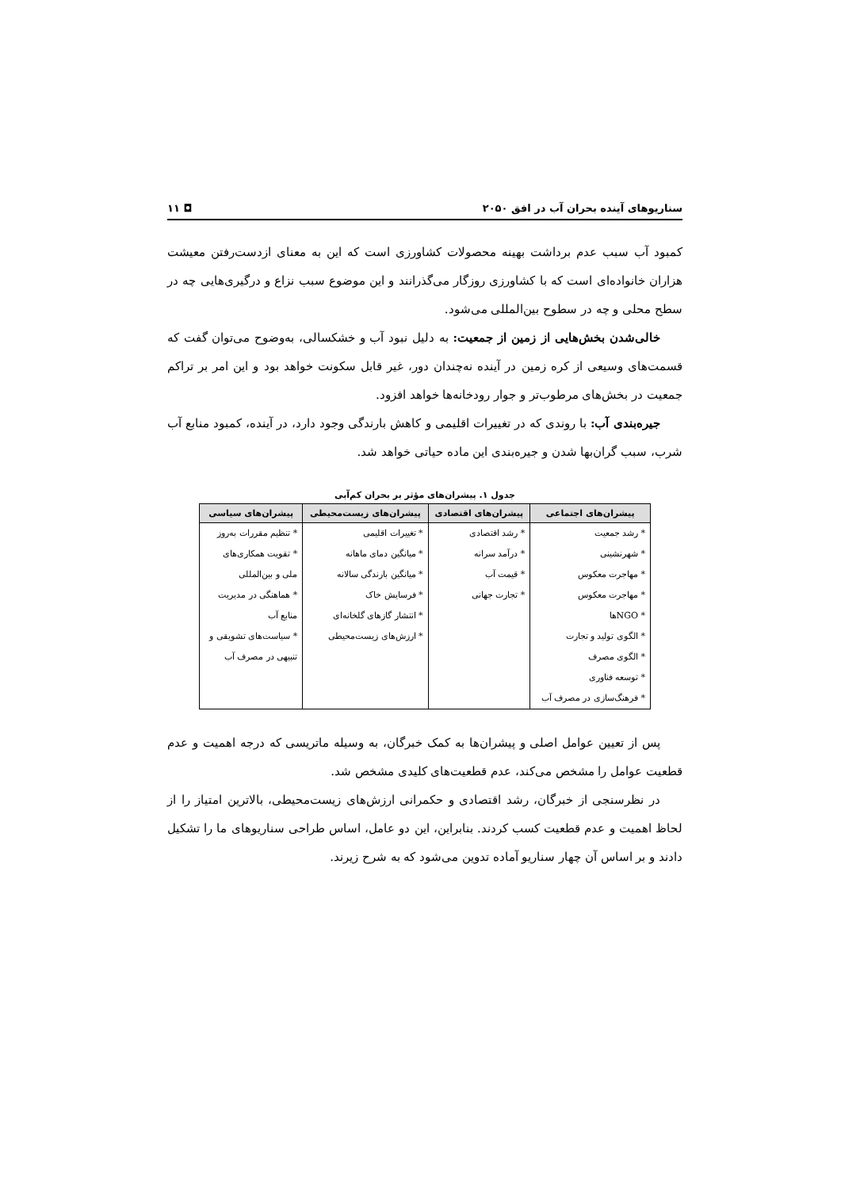سناریوهای آینده بحران آب در افق ۲۰۵۰ ◘ ۱۱
کمبود آب سبب عدم برداشت بهینه محصولات کشاورزی است که این به معنای ازدست‌رفتن معیشت هزاران خانواده‌ای است که با کشاورزی روزگار می‌گذرانند و این موضوع سبب نزاع و درگیری‌هایی چه در سطح محلی و چه در سطوح بین‌المللی می‌شود.
خالی‌شدن بخش‌هایی از زمین از جمعیت: به دلیل نبود آب و خشکسالی، به‌وضوح می‌توان گفت که قسمت‌های وسیعی از کره زمین در آینده نه‌چندان دور، غیر قابل سکونت خواهد بود و این امر بر تراکم جمعیت در بخش‌های مرطوب‌تر و جوار رودخانه‌ها خواهد افزود.
جیره‌بندی آب: با روندی که در تغییرات اقلیمی و کاهش بارندگی وجود دارد، در آینده، کمبود منابع آب شرب، سبب گران‌بها شدن و جیره‌بندی این ماده حیاتی خواهد شد.
جدول ۱. پیشران‌های مؤثر بر بحران کم‌آبی
| پیشران‌های اجتماعی | پیشران‌های اقتصادی | پیشران‌های زیست‌محیطی | پیشران‌های سیاسی |
| --- | --- | --- | --- |
| * رشد جمعیت | * رشد اقتصادی | * تغییرات اقلیمی | * تنظیم مقررات به‌روز |
| * شهرنشینی | * درآمد سرانه | * میانگین دمای ماهانه | * تقویت همکاری‌های |
| * مهاجرت معکوس | * قیمت آب | * میانگین بارندگی سالانه | ملی و بین‌المللی |
| * مهاجرت معکوس | * تجارت جهانی | * فرسایش خاک | * هماهنگی در مدیریت |
| * NGOها | | * انتشار گازهای گلخانه‌ای | منابع آب |
| * الگوی تولید و تجارت | | * ارزش‌های زیست‌محیطی | * سیاست‌های تشویقی و |
| * الگوی مصرف | | | تنبیهی در مصرف آب |
| * توسعه فناوری | | | |
| * فرهنگ‌سازی در مصرف آب | | | |
پس از تعیین عوامل اصلی و پیشران‌ها به کمک خبرگان، به وسیله ماتریسی که درجه اهمیت و عدم قطعیت عوامل را مشخص می‌کند، عدم قطعیت‌های کلیدی مشخص شد.
در نظرسنجی از خبرگان، رشد اقتصادی و حکمرانی ارزش‌های زیست‌محیطی، بالاترین امتیاز را از لحاظ اهمیت و عدم قطعیت کسب کردند. بنابراین، این دو عامل، اساس طراحی سناریوهای ما را تشکیل دادند و بر اساس آن چهار سناریو آماده تدوین می‌شود که به شرح زیرند.